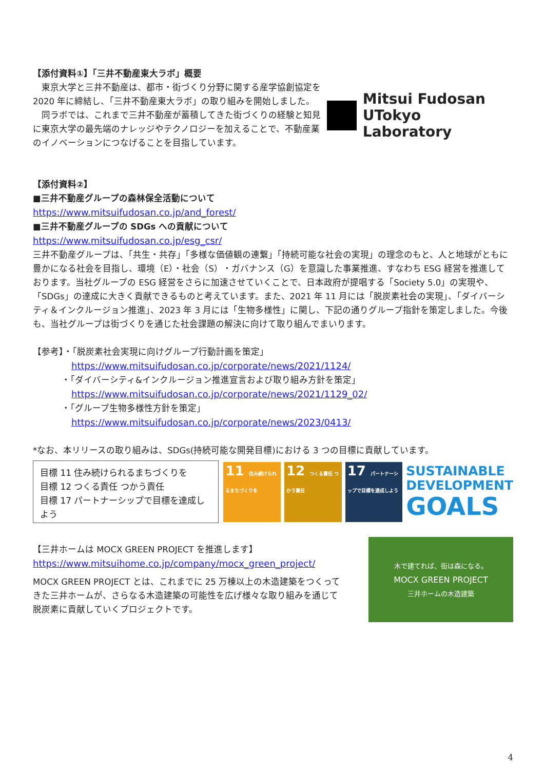【添付資料①】「三井不動産東大ラボ」概要
　東京大学と三井不動産は、都市・街づくり分野に関する産学協創協定を2020 年に締結し、「三井不動産東大ラボ」の取り組みを開始しました。
　同ラボでは、これまで三井不動産が蓄積してきた街づくりの経験と知見に東京大学の最先端のナレッジやテクノロジーを加えることで、不動産業のイノベーションにつなげることを目指しています。
Mitsui Fudosan
UTokyo Laboratory
【添付資料②】
■三井不動産グループの森林保全活動について
https://www.mitsuifudosan.co.jp/and_forest/
■三井不動産グループの SDGs への貢献について
https://www.mitsuifudosan.co.jp/esg_csr/
三井不動産グループは、「共生・共存」「多様な価値観の連繋」「持続可能な社会の実現」の理念のもと、人と地球がともに豊かになる社会を目指し、環境（E）・社会（S）・ガバナンス（G）を意識した事業推進、すなわち ESG 経営を推進しております。当社グループの ESG 経営をさらに加速させていくことで、日本政府が提唱する「Society 5.0」の実現や、「SDGs」の達成に大きく貢献できるものと考えています。また、2021 年 11 月には「脱炭素社会の実現」、「ダイバーシティ＆インクルージョン推進」、2023 年 3 月には「生物多様性」に関し、下記の通りグループ指針を策定しました。今後も、当社グループは街づくりを通じた社会課題の解決に向けて取り組んでまいります。
【参考】・「脱炭素社会実現に向けグループ行動計画を策定」
https://www.mitsuifudosan.co.jp/corporate/news/2021/1124/
・「ダイバーシティ&インクルージョン推進宣言および取り組み方針を策定」
https://www.mitsuifudosan.co.jp/corporate/news/2021/1129_02/
・「グループ生物多様性方針を策定」
https://www.mitsuifudosan.co.jp/corporate/news/2023/0413/
*なお、本リリースの取り組みは、SDGs(持続可能な開発目標)における 3 つの目標に貢献しています。
目標 11 住み続けられるまちづくりを
目標 12 つくる責任 つかう責任
目標 17 パートナーシップで目標を達成しよう
11 住み続けられるまちづくりを
12 つくる責任 つかう責任
17 パートナーシップで目標を達成しよう
SUSTAINABLE
DEVELOPMENT
GOALS
【三井ホームは MOCX GREEN PROJECT を推進します】
https://www.mitsuihome.co.jp/company/mocx_green_project/
MOCX GREEN PROJECT とは、これまでに 25 万棟以上の木造建築をつくってきた三井ホームが、さらなる木造建築の可能性を広げ様々な取り組みを通じて脱炭素に貢献していくプロジェクトです。
木で建てれば、街は森になる。
MOCX GREEN PROJECT
三井ホームの木造建築
4